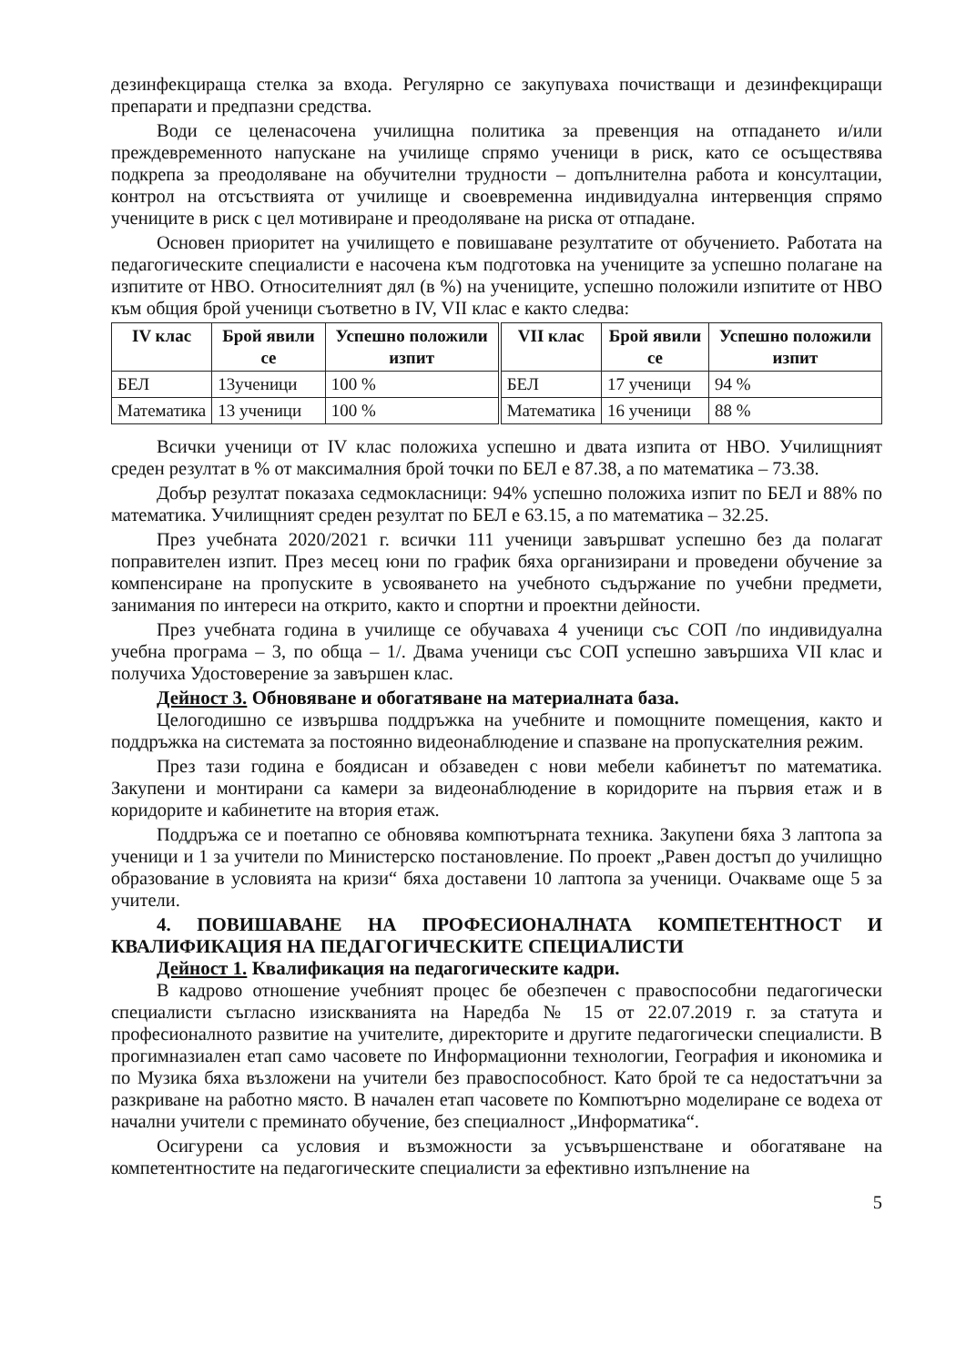дезинфекцираща стелка за входа. Регулярно се закупуваха почистващи и дезинфекциращи препарати и предпазни средства.
Води се целенасочена училищна политика за превенция на отпадането и/или преждевременното напускане на училище спрямо ученици в риск, като се осъществява подкрепа за преодоляване на обучителни трудности – допълнителна работа и консултации, контрол на отсъствията от училище и своевременна индивидуална интервенция спрямо учениците в риск с цел мотивиране и преодоляване на риска от отпадане.
Основен приоритет на училището е повишаване резултатите от обучението. Работата на педагогическите специалисти е насочена към подготовка на учениците за успешно полагане на изпитите от НВО. Относителният дял (в %) на учениците, успешно положили изпитите от НВО към общия брой ученици съответно в IV, VII клас е както следва:
| IV клас | Брой явили се | Успешно положили изпит | VII клас | Брой явили се | Успешно положили изпит |
| --- | --- | --- | --- | --- | --- |
| БЕЛ | 13ученици | 100 % | БЕЛ | 17 ученици | 94 % |
| Математика | 13 ученици | 100 % | Математика | 16 ученици | 88 % |
Всички ученици от IV клас положиха успешно и двата изпита от НВО. Училищният среден резултат в % от максималния брой точки по БЕЛ е 87.38, а по математика – 73.38.
Добър резултат показаха седмокласници: 94% успешно положиха изпит по БЕЛ и 88% по математика. Училищният среден резултат по БЕЛ е 63.15, а по математика – 32.25.
През учебната 2020/2021 г. всички 111 ученици завършват успешно без да полагат поправителен изпит. През месец юни по график бяха организирани и проведени обучение за компенсиране на пропуските в усвояването на учебното съдържание по учебни предмети, занимания по интереси на открито, както и спортни и проектни дейности.
През учебната година в училище се обучаваха 4 ученици със СОП /по индивидуална учебна програма – 3, по обща – 1/. Двама ученици със СОП успешно завършиха VII клас и получиха Удостоверение за завършен клас.
Дейност 3. Обновяване и обогатяване на материалната база.
Целогодишно се извършва поддръжка на учебните и помощните помещения, както и поддръжка на системата за постоянно видеонаблюдение и спазване на пропускателния режим.
През тази година е боядисан и обзаведен с нови мебели кабинетът по математика. Закупени и монтирани са камери за видеонаблюдение в коридорите на първия етаж и в коридорите и кабинетите на втория етаж.
Поддръжа се и поетапно се обновява компютърната техника. Закупени бяха 3 лаптопа за ученици и 1 за учители по Министерско постановление. По проект „Равен достъп до училищно образование в условията на кризи“ бяха доставени 10 лаптопа за ученици. Очакваме още 5 за учители.
4. ПОВИШАВАНЕ НА ПРОФЕСИОНАЛНАТА КОМПЕТЕНТНОСТ И КВАЛИФИКАЦИЯ НА ПЕДАГОГИЧЕСКИТЕ СПЕЦИАЛИСТИ
Дейност 1. Квалификация на педагогическите кадри.
В кадрово отношение учебният процес бе обезпечен с правоспособни педагогически специалисти съгласно изискванията на Наредба № 15 от 22.07.2019 г. за статута и професионалното развитие на учителите, директорите и другите педагогически специалисти. В прогимназиален етап само часовете по Информационни технологии, География и икономика и по Музика бяха възложени на учители без правоспособност. Като брой те са недостатъчни за разкриване на работно място. В начален етап часовете по Компютърно моделиране се водеха от начални учители с преминато обучение, без специалност „Информатика“.
Осигурени са условия и възможности за усъвършенстване и обогатяване на компетентностите на педагогическите специалисти за ефективно изпълнение на
5